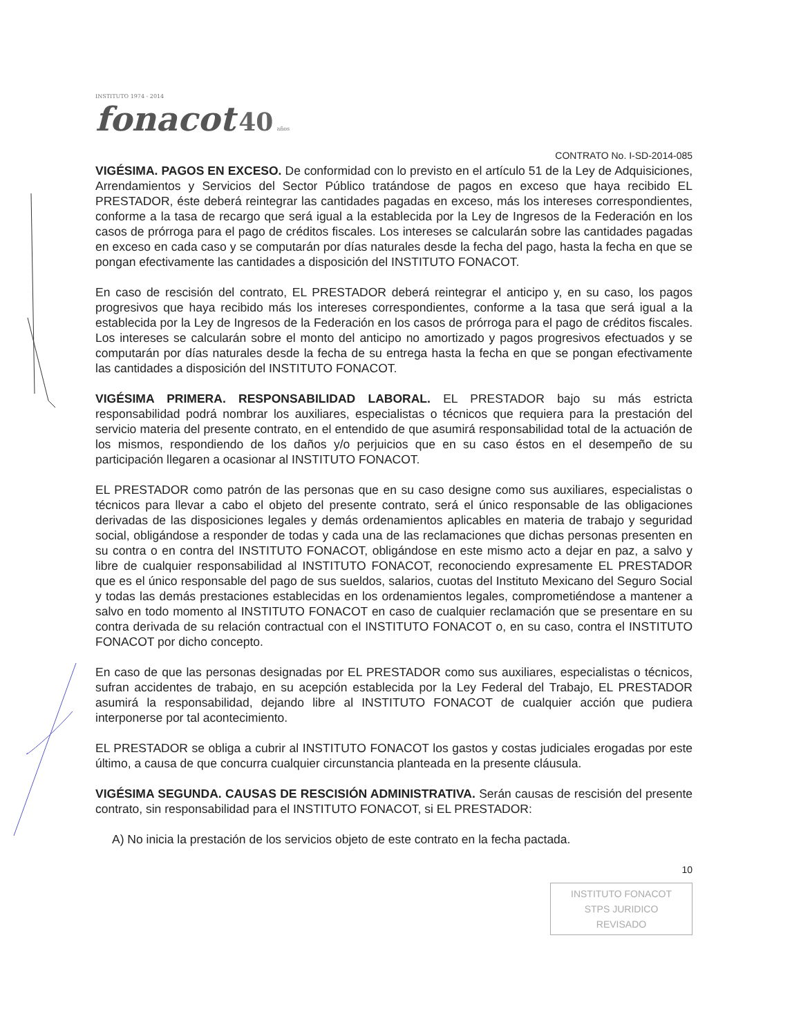INSTITUTO 1974 - 2014
fonacot 40 años
CONTRATO No. I-SD-2014-085
VIGÉSIMA. PAGOS EN EXCESO. De conformidad con lo previsto en el artículo 51 de la Ley de Adquisiciones, Arrendamientos y Servicios del Sector Público tratándose de pagos en exceso que haya recibido EL PRESTADOR, éste deberá reintegrar las cantidades pagadas en exceso, más los intereses correspondientes, conforme a la tasa de recargo que será igual a la establecida por la Ley de Ingresos de la Federación en los casos de prórroga para el pago de créditos fiscales. Los intereses se calcularán sobre las cantidades pagadas en exceso en cada caso y se computarán por días naturales desde la fecha del pago, hasta la fecha en que se pongan efectivamente las cantidades a disposición del INSTITUTO FONACOT.
En caso de rescisión del contrato, EL PRESTADOR deberá reintegrar el anticipo y, en su caso, los pagos progresivos que haya recibido más los intereses correspondientes, conforme a la tasa que será igual a la establecida por la Ley de Ingresos de la Federación en los casos de prórroga para el pago de créditos fiscales. Los intereses se calcularán sobre el monto del anticipo no amortizado y pagos progresivos efectuados y se computarán por días naturales desde la fecha de su entrega hasta la fecha en que se pongan efectivamente las cantidades a disposición del INSTITUTO FONACOT.
VIGÉSIMA PRIMERA. RESPONSABILIDAD LABORAL. EL PRESTADOR bajo su más estricta responsabilidad podrá nombrar los auxiliares, especialistas o técnicos que requiera para la prestación del servicio materia del presente contrato, en el entendido de que asumirá responsabilidad total de la actuación de los mismos, respondiendo de los daños y/o perjuicios que en su caso éstos en el desempeño de su participación llegaren a ocasionar al INSTITUTO FONACOT.
EL PRESTADOR como patrón de las personas que en su caso designe como sus auxiliares, especialistas o técnicos para llevar a cabo el objeto del presente contrato, será el único responsable de las obligaciones derivadas de las disposiciones legales y demás ordenamientos aplicables en materia de trabajo y seguridad social, obligándose a responder de todas y cada una de las reclamaciones que dichas personas presenten en su contra o en contra del INSTITUTO FONACOT, obligándose en este mismo acto a dejar en paz, a salvo y libre de cualquier responsabilidad al INSTITUTO FONACOT, reconociendo expresamente EL PRESTADOR que es el único responsable del pago de sus sueldos, salarios, cuotas del Instituto Mexicano del Seguro Social y todas las demás prestaciones establecidas en los ordenamientos legales, comprometiéndose a mantener a salvo en todo momento al INSTITUTO FONACOT en caso de cualquier reclamación que se presentare en su contra derivada de su relación contractual con el INSTITUTO FONACOT o, en su caso, contra el INSTITUTO FONACOT por dicho concepto.
En caso de que las personas designadas por EL PRESTADOR como sus auxiliares, especialistas o técnicos, sufran accidentes de trabajo, en su acepción establecida por la Ley Federal del Trabajo, EL PRESTADOR asumirá la responsabilidad, dejando libre al INSTITUTO FONACOT de cualquier acción que pudiera interponerse por tal acontecimiento.
EL PRESTADOR se obliga a cubrir al INSTITUTO FONACOT los gastos y costas judiciales erogadas por este último, a causa de que concurra cualquier circunstancia planteada en la presente cláusula.
VIGÉSIMA SEGUNDA. CAUSAS DE RESCISIÓN ADMINISTRATIVA. Serán causas de rescisión del presente contrato, sin responsabilidad para el INSTITUTO FONACOT, si EL PRESTADOR:
A) No inicia la prestación de los servicios objeto de este contrato en la fecha pactada.
10
INSTITUTO FONACOT
STPS JURIDICO
REVISADO